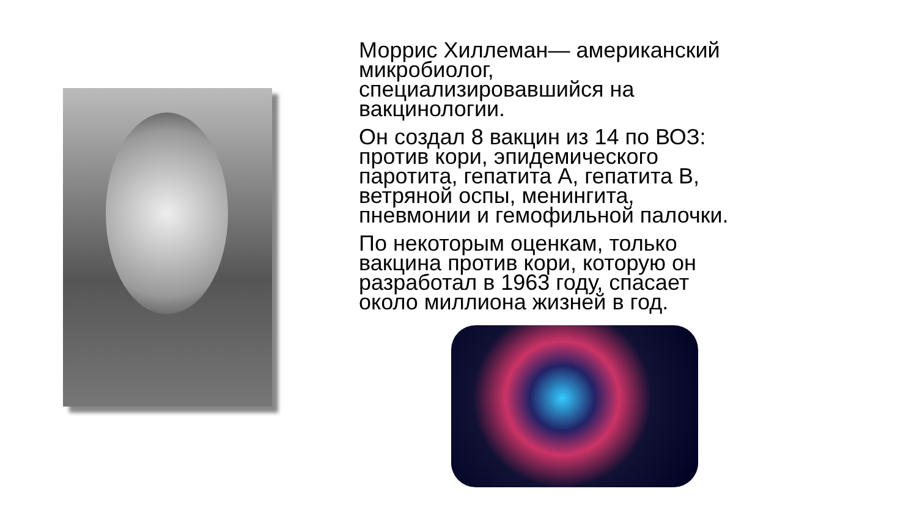Моррис Хиллеман— американский микробиолог, специализировавшийся на вакцинологии.
Он создал 8 вакцин из 14 по ВОЗ: против кори, эпидемического паротита, гепатита А, гепатита В, ветряной оспы, менингита, пневмонии и гемофильной палочки.
По некоторым оценкам, только вакцина против кори, которую он разработал в 1963 году, спасает около миллиона жизней в год.